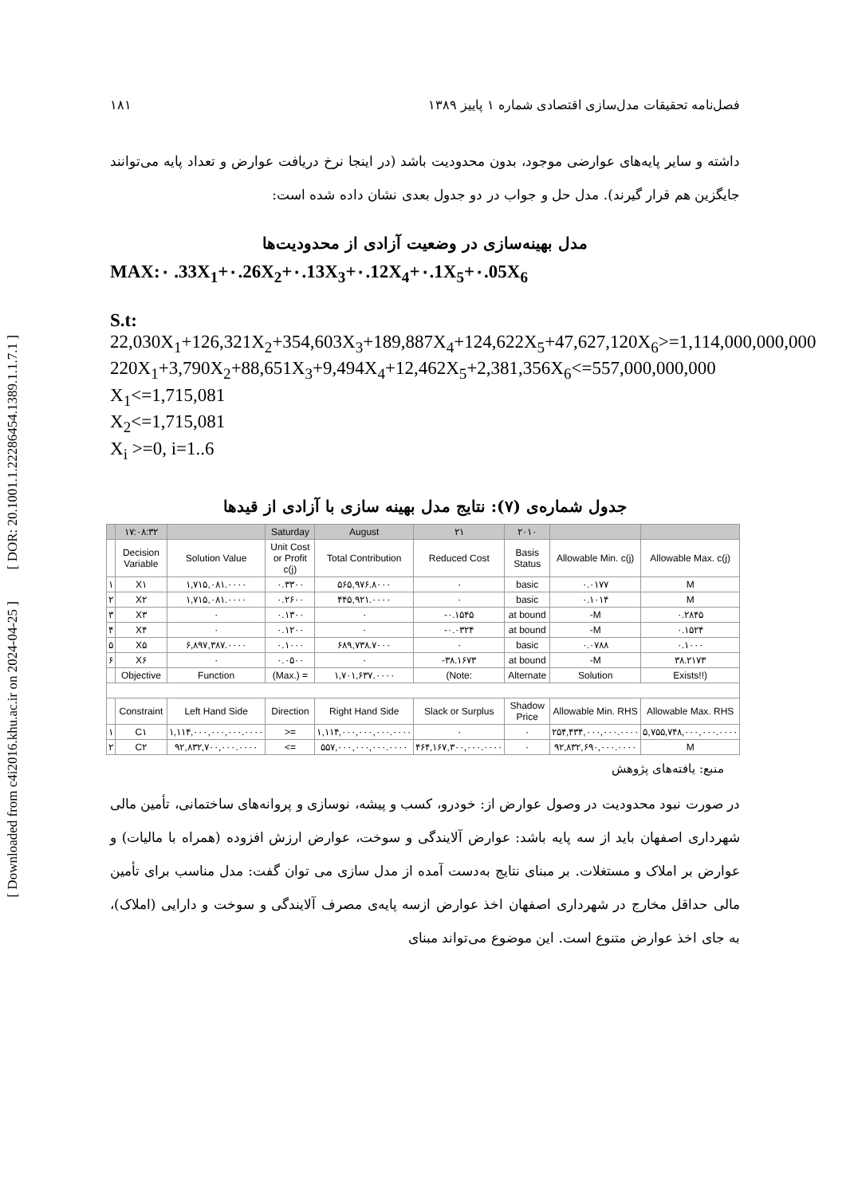[ DOR: 20.1001.1.22286454.1389.1.1.7.1 ]
[ Downloaded from c4i2016.khu.ac.ir on 2024-04-25 ]
فصل‌نامه تحقیقات مدل‌سازی اقتصادی شماره ۱ پاییز ۱۳۸۹ ۱۸۱
داشته و سایر پایه‌های عوارضی موجود، بدون محدودیت باشد (در اینجا نرخ دریافت عوارض و تعداد پایه می‌توانند جایگزین هم قرار گیرند). مدل حل و جواب در دو جدول بعدی نشان داده شده است:
مدل بهینه‌سازی در وضعیت آزادی از محدودیت‌ها
MAX:۰ .33X<sub>1</sub>+۰.26X<sub>2</sub>+۰.13X<sub>3</sub>+۰.12X<sub>4</sub>+۰.1X<sub>5</sub>+۰.05X<sub>6</sub>
S.t:
22,030X<sub>1</sub>+126,321X<sub>2</sub>+354,603X<sub>3</sub>+189,887X<sub>4</sub>+124,622X<sub>5</sub>+47,627,120X<sub>6</sub>>=1,114,000,000,000
220X<sub>1</sub>+3,790X<sub>2</sub>+88,651X<sub>3</sub>+9,494X<sub>4</sub>+12,462X<sub>5</sub>+2,381,356X<sub>6</sub><=557,000,000,000
X<sub>1</sub><=1,715,081
X<sub>2</sub><=1,715,081
X<sub>i</sub> >=0, i=1..6
جدول شماره‌ی (۷): نتایج مدل بهینه سازی با آزادی از قیدها
| | ۱۷:۰۸:۳۲ | | Saturday | August | ۲۱ | ۲۰۱۰ | | |
| | Decision Variable | Solution Value | Unit Cost or Profit c(j) | Total Contribution | Reduced Cost | Basis Status | Allowable Min. c(j) | Allowable Max. c(j) |
| ۱ | X۱ | ۱,۷۱۵,۰۸۱.۰۰۰۰ | ۰.۳۳۰۰ | ۵۶۵,۹۷۶.۸۰۰۰ | ۰ | basic | ۰.۰۱۷۷ | M |
| ۲ | X۲ | ۱,۷۱۵,۰۸۱.۰۰۰۰ | ۰.۲۶۰۰ | ۴۴۵,۹۲۱.۰۰۰۰ | ۰ | basic | ۰.۱۰۱۴ | M |
| ۳ | X۳ | ۰ | ۰.۱۳۰۰ | ۰ | -۰.۱۵۴۵ | at bound | -M | ۰.۲۸۴۵ |
| ۴ | X۴ | ۰ | ۰.۱۲۰۰ | ۰ | -۰.۰۳۲۴ | at bound | -M | ۰.۱۵۲۴ |
| ۵ | X۵ | ۶,۸۹۷,۳۸۷.۰۰۰۰ | ۰.۱۰۰۰ | ۶۸۹,۷۳۸.۷۰۰۰ | ۰ | basic | ۰.۰۷۸۸ | ۰.۱۰۰۰ |
| ۶ | X۶ | ۰ | ۰.۰۵۰۰ | ۰ | -۳۸.۱۶۷۳ | at bound | -M | ۳۸.۲۱۷۳ |
| | Objective | Function | (Max.) = | ۱,۷۰۱,۶۳۷.۰۰۰۰ | (Note: | Alternate | Solution | Exists!!) |
| | Constraint | Left Hand Side | Direction | Right Hand Side | Slack or Surplus | Shadow Price | Allowable Min. RHS | Allowable Max. RHS |
| ۱ | C۱ | ۱,۱۱۴,۰۰۰,۰۰۰,۰۰۰.۰۰۰۰ | >= | ۱,۱۱۴,۰۰۰,۰۰۰,۰۰۰.۰۰۰۰ | ۰ | ۰ | ۲۵۴,۴۳۴,۰۰۰,۰۰۰.۰۰۰۰ | ۵,۷۵۵,۷۴۸,۰۰۰,۰۰۰.۰۰۰۰ |
| ۲ | C۲ | ۹۲,۸۳۲,۷۰۰,۰۰۰.۰۰۰۰ | <= | ۵۵۷,۰۰۰,۰۰۰,۰۰۰.۰۰۰۰ | ۴۶۴,۱۶۷,۳۰۰,۰۰۰.۰۰۰۰ | ۰ | ۹۲,۸۳۲,۶۹۰,۰۰۰.۰۰۰۰ | M |
منبع: یافته‌های پژوهش
در صورت نبود محدودیت در وصول عوارض از: خودرو، کسب و پیشه، نوسازی و پروانه‌های ساختمانی، تأمین مالی شهرداری اصفهان باید از سه پایه باشد: عوارض آلایندگی و سوخت، عوارض ارزش افزوده (همراه با مالیات) و عوارض بر املاک و مستغلات. بر مبنای نتایج به‌دست آمده از مدل سازی می توان گفت: مدل مناسب برای تأمین مالی حداقل مخارج در شهرداری اصفهان اخذ عوارض ازسه پایه‌ی مصرف آلایندگی و سوخت و دارایی (املاک)، به جای اخذ عوارض متنوع است. این موضوع می‌تواند مبنای